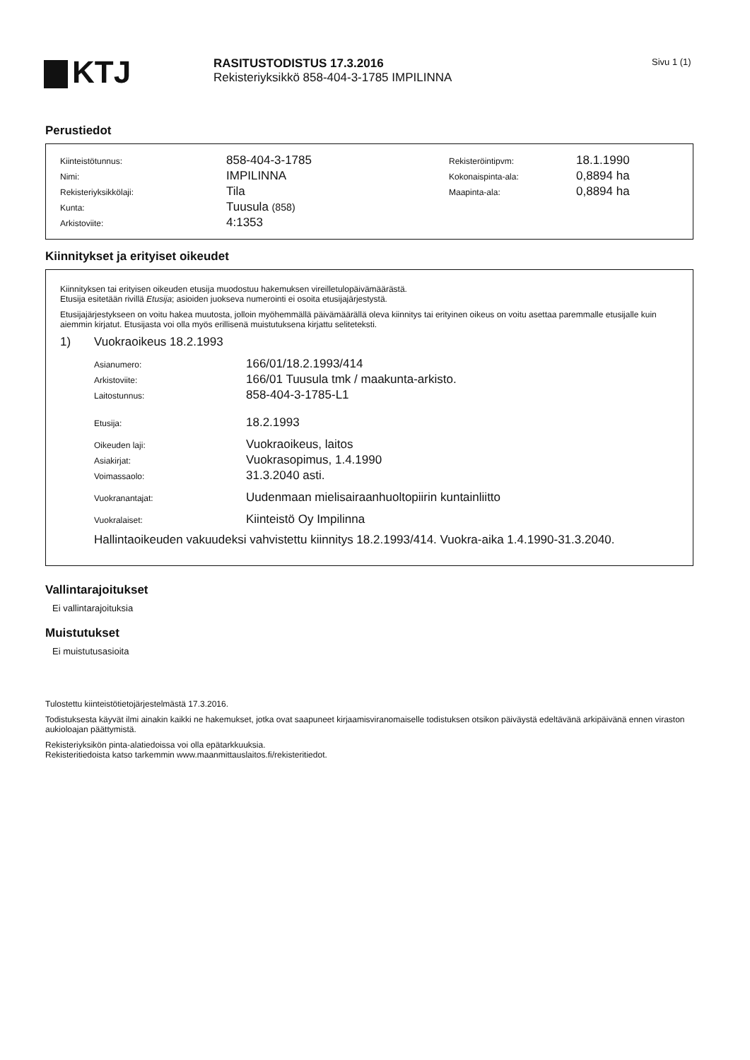KTJ
RASITUSTODISTUS 17.3.2016
Rekisteriyksikkö 858-404-3-1785 IMPILINNA
Sivu 1 (1)
Perustiedot
| Kiinteistötunnus: | 858-404-3-1785 | Rekisteröintipvm: | 18.1.1990 |
| Nimi: | IMPILINNA | Kokonaispinta-ala: | 0,8894 ha |
| Rekisteriyksikkölaji: | Tila | Maapinta-ala: | 0,8894 ha |
| Kunta: | Tuusula (858) | | |
| Arkistoviite: | 4:1353 | | |
Kiinnitykset ja erityiset oikeudet
Kiinnityksen tai erityisen oikeuden etusija muodostuu hakemuksen vireilletulopäivämäärästä.
Etusija esitetään rivillä Etusija; asioiden juokseva numerointi ei osoita etusijajärjestystä.
Etusijajärjestykseen on voitu hakea muutosta, jolloin myöhemmällä päivämäärällä oleva kiinnitys tai erityinen oikeus on voitu asettaa paremmalle etusijalle kuin aiemmin kirjatut. Etusijasta voi olla myös erillisenä muistutuksena kirjattu seliteteksti.
1) Vuokraoikeus 18.2.1993
| Asianumero: | 166/01/18.2.1993/414 |
| Arkistoviite: | 166/01 Tuusula tmk / maakunta-arkisto. |
| Laitostunnus: | 858-404-3-1785-L1 |
| Etusija: | 18.2.1993 |
| Oikeuden laji: | Vuokraoikeus, laitos |
| Asiakirjat: | Vuokrasopimus, 1.4.1990 |
| Voimassaolo: | 31.3.2040 asti. |
| Vuokranantajat: | Uudenmaan mielisairaanhuoltopiirin kuntainliitto |
| Vuokralaiset: | Kiinteistö Oy Impilinna |
Hallintaoikeuden vakuudeksi vahvistettu kiinnitys 18.2.1993/414. Vuokra-aika 1.4.1990-31.3.2040.
Vallintarajoitukset
Ei vallintarajoituksia
Muistutukset
Ei muistutusasioita
Tulostettu kiinteistötietojärjestelmästä 17.3.2016.
Todistuksesta käyvät ilmi ainakin kaikki ne hakemukset, jotka ovat saapuneet kirjaamisviranomaiselle todistuksen otsikon päiväystä edeltävänä arkipäivänä ennen viraston aukioloajan päättymistä.
Rekisteriyksikön pinta-alatiedoissa voi olla epätarkkuuksia.
Rekisteritiedoista katso tarkemmin www.maanmittauslaitos.fi/rekisteritiedot.